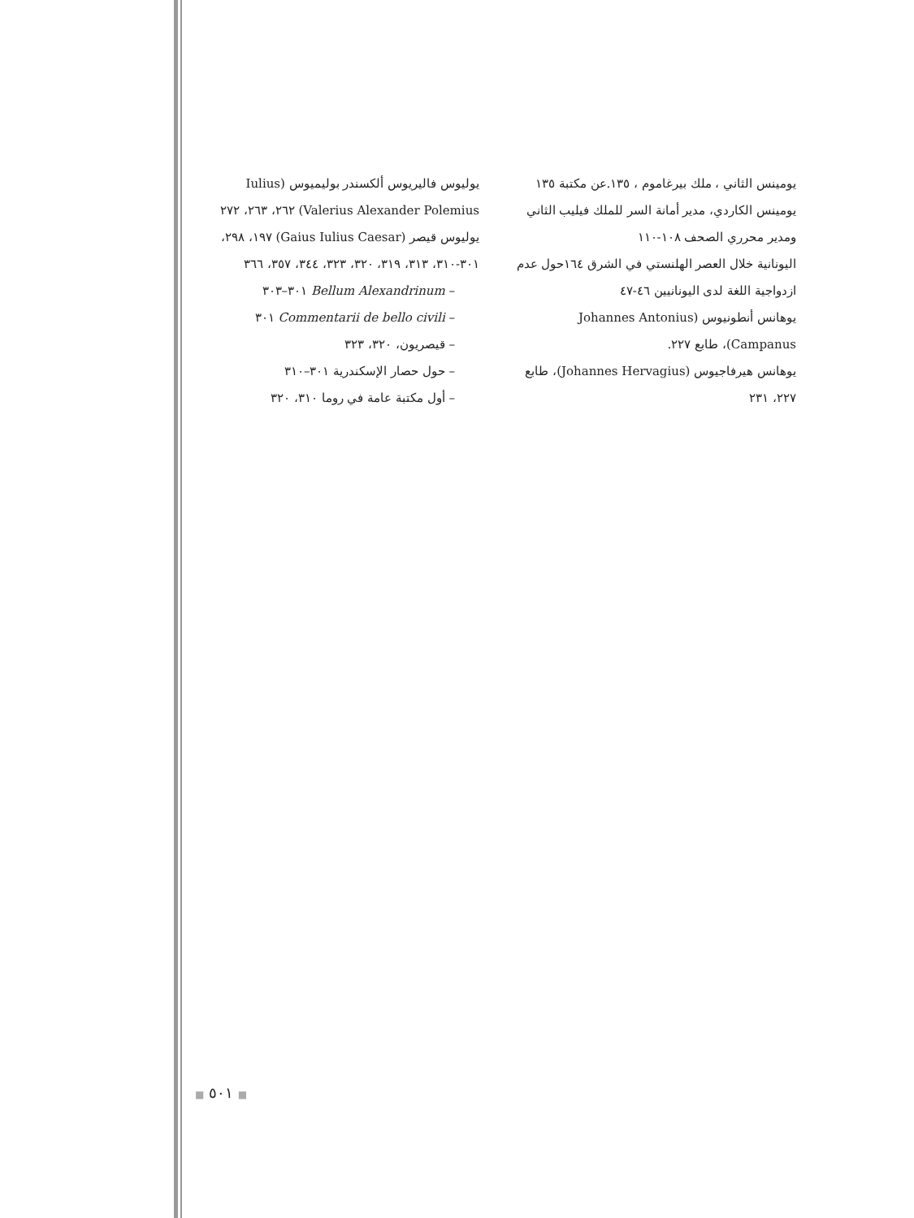يوليوس فاليريوس ألكسندر بوليميوس (Iulius Valerius Alexander Polemius) ٢٦٢، ٢٦٣، ٢٧٢
يوليوس قيصر (Gaius Iulius Caesar) ١٩٧، ٢٩٨، ٣٠١-٣١٠، ٣١٣، ٣١٩، ٣٢٠، ٣٢٣، ٣٤٤، ٣٥٧، ٣٦٦
– Bellum Alexandrinum ٣٠١–٣٠٣
– Commentarii de bello civili ٣٠١
– قيصريون، ٣٢٠، ٣٢٣
– حول حصار الإسكندرية ٣٠١–٣١٠
– أول مكتبة عامة في روما ٣١٠، ٣٢٠
يومينس الثاني ، ملك بيرغاموم ، ١٣٥.عن مكتبة ١٣٥
يومينس الكاردي، مدير أمانة السر للملك فيليب الثاني ومدير محرري الصحف ١٠٨-١١٠
اليونانية خلال العصر الهلنستي في الشرق ١٦٤حول عدم ازدواجية اللغة لدى اليونانيين ٤٦-٤٧
يوهانس أنطونيوس (Johannes Antonius Campanus)، طابع ٢٢٧.
يوهانس هيرفاجيوس (Johannes Hervagius)، طابع ٢٢٧، ٢٣١
■ ٥٠١ ■